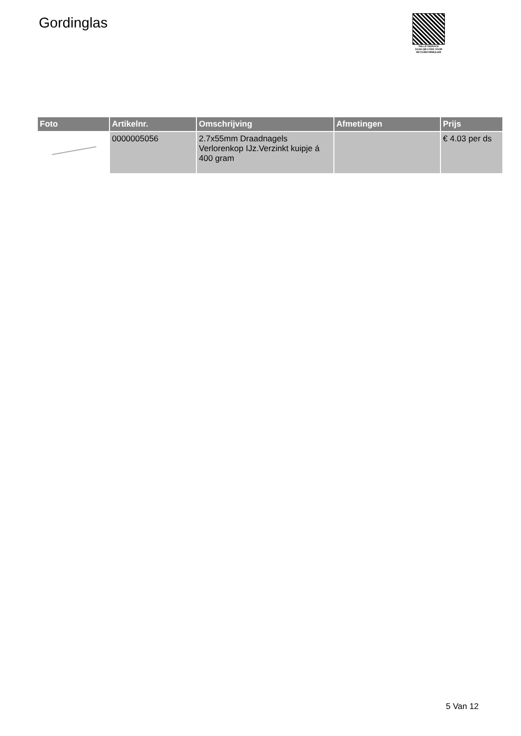Gordinglas
PALLETSERVICE
SCAN QR-CODE VOOR RETOURFORMULIER
| Foto | Artikelnr. | Omschrijving | Afmetingen | Prijs |
| --- | --- | --- | --- | --- |
| | 0000005056 | 2.7x55mm Draadnagels Verlorenkop IJz.Verzinkt kuipje á 400 gram | | € 4.03 per ds |
5 Van 12